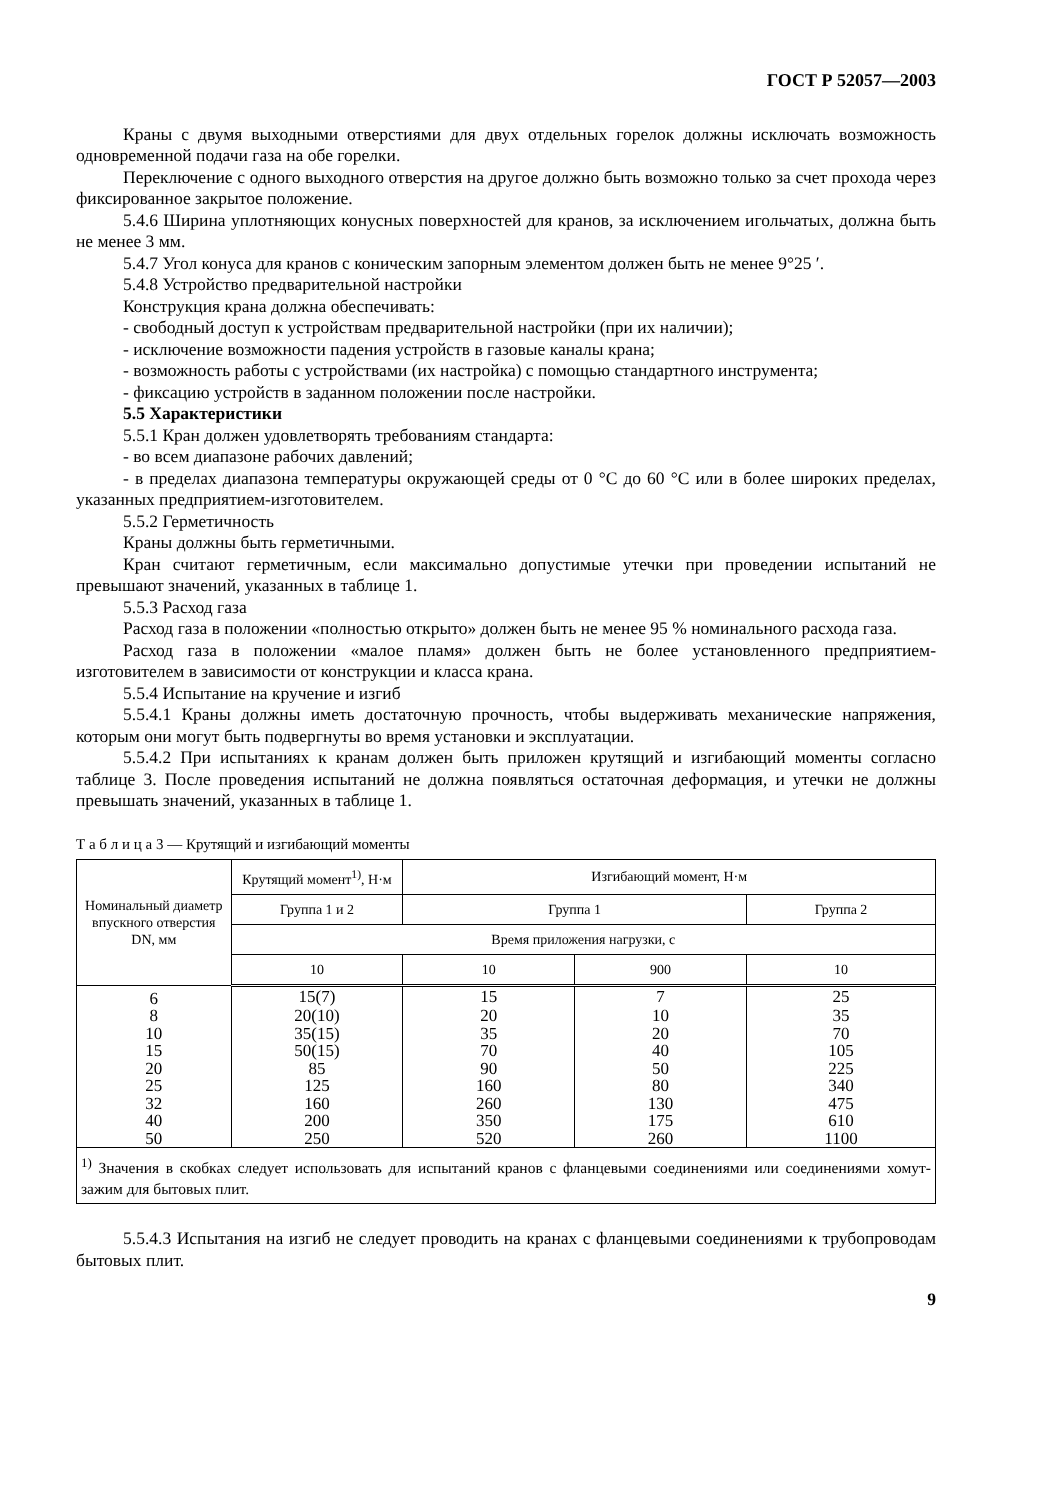ГОСТ Р 52057—2003
Краны с двумя выходными отверстиями для двух отдельных горелок должны исключать возможность одновременной подачи газа на обе горелки.
Переключение с одного выходного отверстия на другое должно быть возможно только за счет прохода через фиксированное закрытое положение.
5.4.6 Ширина уплотняющих конусных поверхностей для кранов, за исключением игольчатых, должна быть не менее 3 мм.
5.4.7 Угол конуса для кранов с коническим запорным элементом должен быть не менее 9°25 ′.
5.4.8 Устройство предварительной настройки
Конструкция крана должна обеспечивать:
- свободный доступ к устройствам предварительной настройки (при их наличии);
- исключение возможности падения устройств в газовые каналы крана;
- возможность работы с устройствами (их настройка) с помощью стандартного инструмента;
- фиксацию устройств в заданном положении после настройки.
5.5 Характеристики
5.5.1 Кран должен удовлетворять требованиям стандарта:
- во всем диапазоне рабочих давлений;
- в пределах диапазона температуры окружающей среды от 0 °С до 60 °С или в более широких пределах, указанных предприятием-изготовителем.
5.5.2 Герметичность
Краны должны быть герметичными.
Кран считают герметичным, если максимально допустимые утечки при проведении испытаний не превышают значений, указанных в таблице 1.
5.5.3 Расход газа
Расход газа в положении «полностью открыто» должен быть не менее 95 % номинального расхода газа.
Расход газа в положении «малое пламя» должен быть не более установленного предприятием-изготовителем в зависимости от конструкции и класса крана.
5.5.4 Испытание на кручение и изгиб
5.5.4.1 Краны должны иметь достаточную прочность, чтобы выдерживать механические напряжения, которым они могут быть подвергнуты во время установки и эксплуатации.
5.5.4.2 При испытаниях к кранам должен быть приложен крутящий и изгибающий моменты согласно таблице 3. После проведения испытаний не должна появляться остаточная деформация, и утечки не должны превышать значений, указанных в таблице 1.
Т а б л и ц а 3 — Крутящий и изгибающий моменты
| Номинальный диаметр впускного отверстия DN, мм | Крутящий момент<sup>1)</sup>, Н·м | Изгибающий момент, Н·м | | |
| --- | --- | --- | --- | --- |
| | Группа 1 и 2 | Группа 1 | | Группа 2 |
| | Время приложения нагрузки, с | | | |
| | 10 | 10 | 900 | 10 |
| 6 | 15(7) | 15 | 7 | 25 |
| 8 | 20(10) | 20 | 10 | 35 |
| 10 | 35(15) | 35 | 20 | 70 |
| 15 | 50(15) | 70 | 40 | 105 |
| 20 | 85 | 90 | 50 | 225 |
| 25 | 125 | 160 | 80 | 340 |
| 32 | 160 | 260 | 130 | 475 |
| 40 | 200 | 350 | 175 | 610 |
| 50 | 250 | 520 | 260 | 1100 |
| <sup>1)</sup> Значения в скобках следует использовать для испытаний кранов с фланцевыми соединениями или соединениями хомут-зажим для бытовых плит. | | | | |
5.5.4.3 Испытания на изгиб не следует проводить на кранах с фланцевыми соединениями к трубопроводам бытовых плит.
9